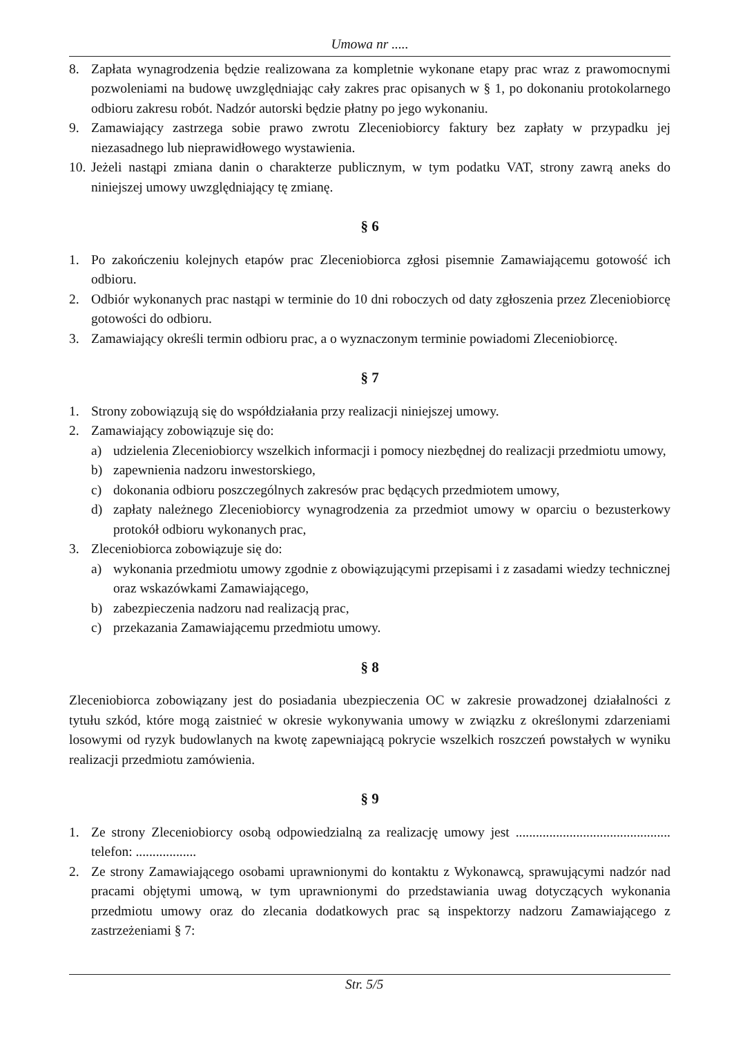Umowa nr .....
8. Zapłata wynagrodzenia będzie realizowana za kompletnie wykonane etapy prac wraz z prawomocnymi pozwoleniami na budowę uwzględniając cały zakres prac opisanych w § 1, po dokonaniu protokolarnego odbioru zakresu robót. Nadzór autorski będzie płatny po jego wykonaniu.
9. Zamawiający zastrzega sobie prawo zwrotu Zleceniobiorcy faktury bez zapłaty w przypadku jej niezasadnego lub nieprawidłowego wystawienia.
10. Jeżeli nastąpi zmiana danin o charakterze publicznym, w tym podatku VAT, strony zawrą aneks do niniejszej umowy uwzględniający tę zmianę.
§ 6
1. Po zakończeniu kolejnych etapów prac Zleceniobiorca zgłosi pisemnie Zamawiającemu gotowość ich odbioru.
2. Odbiór wykonanych prac nastąpi w terminie do 10 dni roboczych od daty zgłoszenia przez Zleceniobiorcę gotowości do odbioru.
3. Zamawiający określi termin odbioru prac, a o wyznaczonym terminie powiadomi Zleceniobiorcę.
§ 7
1. Strony zobowiązują się do współdziałania przy realizacji niniejszej umowy.
2. Zamawiający zobowiązuje się do:
a) udzielenia Zleceniobiorcy wszelkich informacji i pomocy niezbędnej do realizacji przedmiotu umowy,
b) zapewnienia nadzoru inwestorskiego,
c) dokonania odbioru poszczególnych zakresów prac będących przedmiotem umowy,
d) zapłaty należnego Zleceniobiorcy wynagrodzenia za przedmiot umowy w oparciu o bezusterkowy protokół odbioru wykonanych prac,
3. Zleceniobiorca zobowiązuje się do:
a) wykonania przedmiotu umowy zgodnie z obowiązującymi przepisami i z zasadami wiedzy technicznej oraz wskazówkami Zamawiającego,
b) zabezpieczenia nadzoru nad realizacją prac,
c) przekazania Zamawiającemu przedmiotu umowy.
§ 8
Zleceniobiorca zobowiązany jest do posiadania ubezpieczenia OC w zakresie prowadzonej działalności z tytułu szkód, które mogą zaistnieć w okresie wykonywania umowy w związku z określonymi zdarzeniami losowymi od ryzyk budowlanych na kwotę zapewniającą pokrycie wszelkich roszczeń powstałych w wyniku realizacji przedmiotu zamówienia.
§ 9
1. Ze strony Zleceniobiorcy osobą odpowiedzialną za realizację umowy jest .............................................. telefon: ..................
2. Ze strony Zamawiającego osobami uprawnionymi do kontaktu z Wykonawcą, sprawującymi nadzór nad pracami objętymi umową, w tym uprawnionymi do przedstawiania uwag dotyczących wykonania przedmiotu umowy oraz do zlecania dodatkowych prac są inspektorzy nadzoru Zamawiającego z zastrzeżeniami § 7:
Str. 5/5